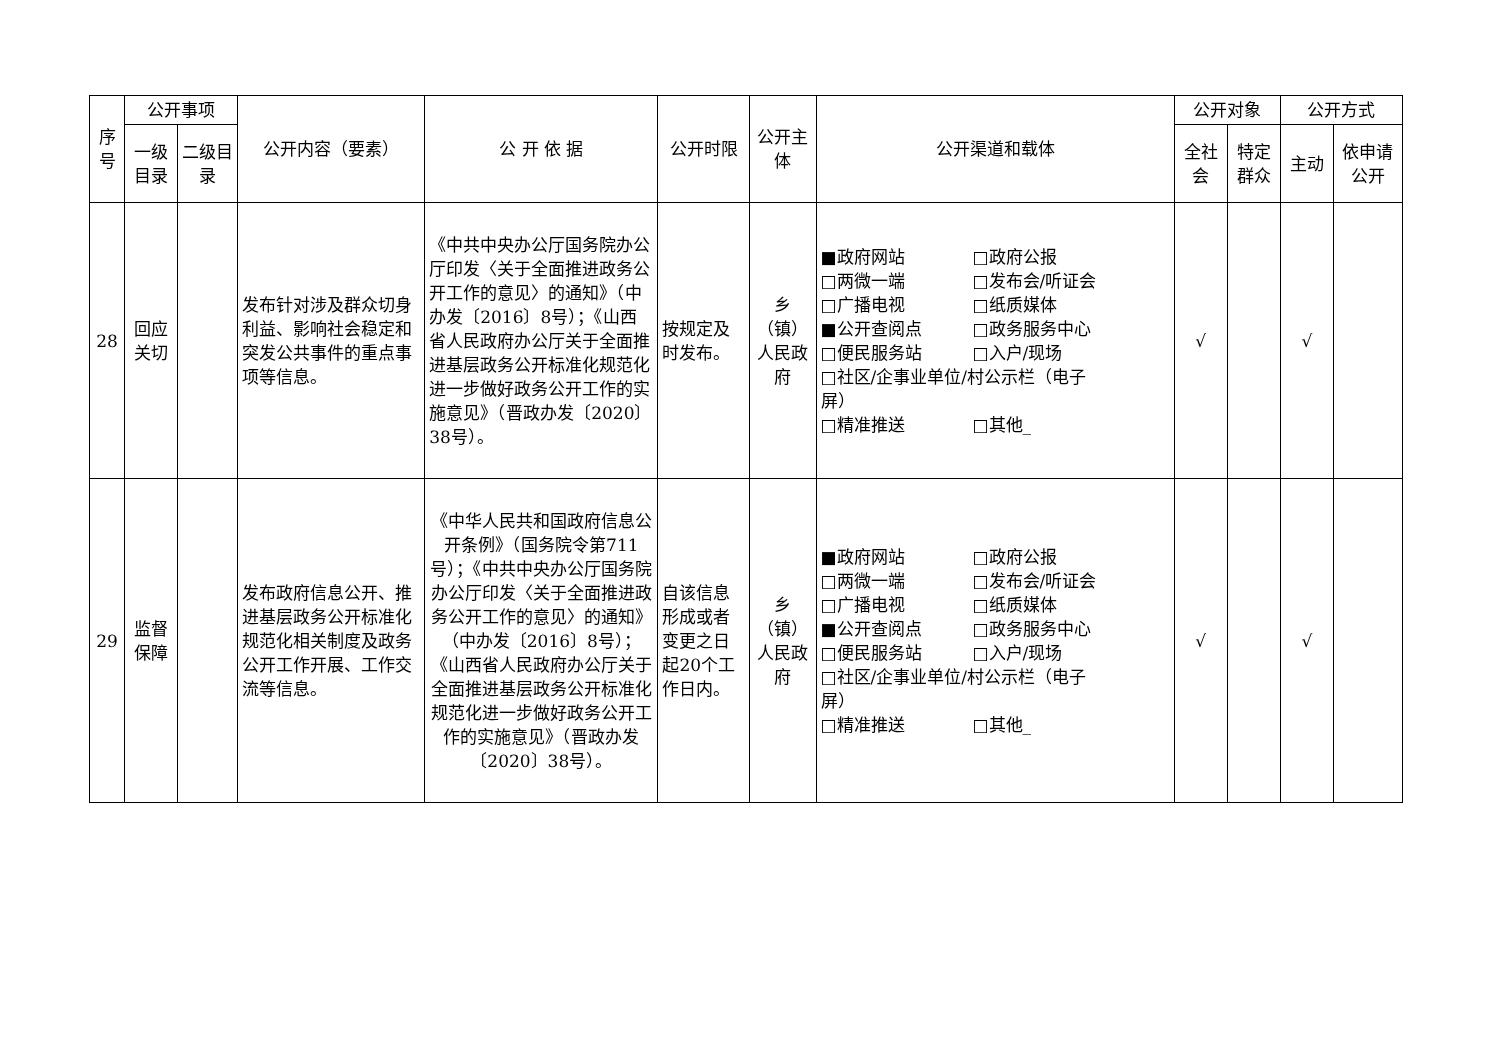| 序号 | 公开事项 | | 公开内容（要素） | 公 开 依 据 | 公开时限 | 公开主体 | 公开渠道和载体 | 公开对象 | | 公开方式 | |
| --- | --- | --- | --- | --- | --- | --- | --- | --- | --- | --- | --- |
| | 一级目录 | 二级目录 | | | | | | 全社会 | 特定群众 | 主动 | 依申请公开 |
| 28 | 回应关切 | | 发布针对涉及群众切身利益、影响社会稳定和突发公共事件的重点事项等信息。 | 《中共中央办公厅国务院办公厅印发〈关于全面推进政务公开工作的意见〉的通知》（中办发〔2016〕8号）；《山西省人民政府办公厅关于全面推进基层政务公开标准化规范化进一步做好政务公开工作的实施意见》（晋政办发〔2020〕38号）。 | 按规定及时发布。 | 乡（镇）人民政府 | ■政府网站 □政府公报 □两微一端 □发布会/听证会 □广播电视 □纸质媒体 ■公开查阅点 □政务服务中心 □便民服务站 □入户/现场 □社区/企事业单位/村公示栏（电子 屏） □精准推送 □其他_ | √ | | √ | |
| 29 | 监督保障 | | 发布政府信息公开、推进基层政务公开标准化规范化相关制度及政务公开工作开展、工作交流等信息。 | 《中华人民共和国政府信息公开条例》（国务院令第711号）；《中共中央办公厅国务院办公厅印发〈关于全面推进政务公开工作的意见〉的通知》（中办发〔2016〕8号）；《山西省人民政府办公厅关于全面推进基层政务公开标准化规范化进一步做好政务公开工作的实施意见》（晋政办发〔2020〕38号）。 | 自该信息形成或者变更之日起20个工作日内。 | 乡（镇）人民政府 | ■政府网站 □政府公报 □两微一端 □发布会/听证会 □广播电视 □纸质媒体 ■公开查阅点 □政务服务中心 □便民服务站 □入户/现场 □社区/企事业单位/村公示栏（电子 屏） □精准推送 □其他_ | √ | | √ | |